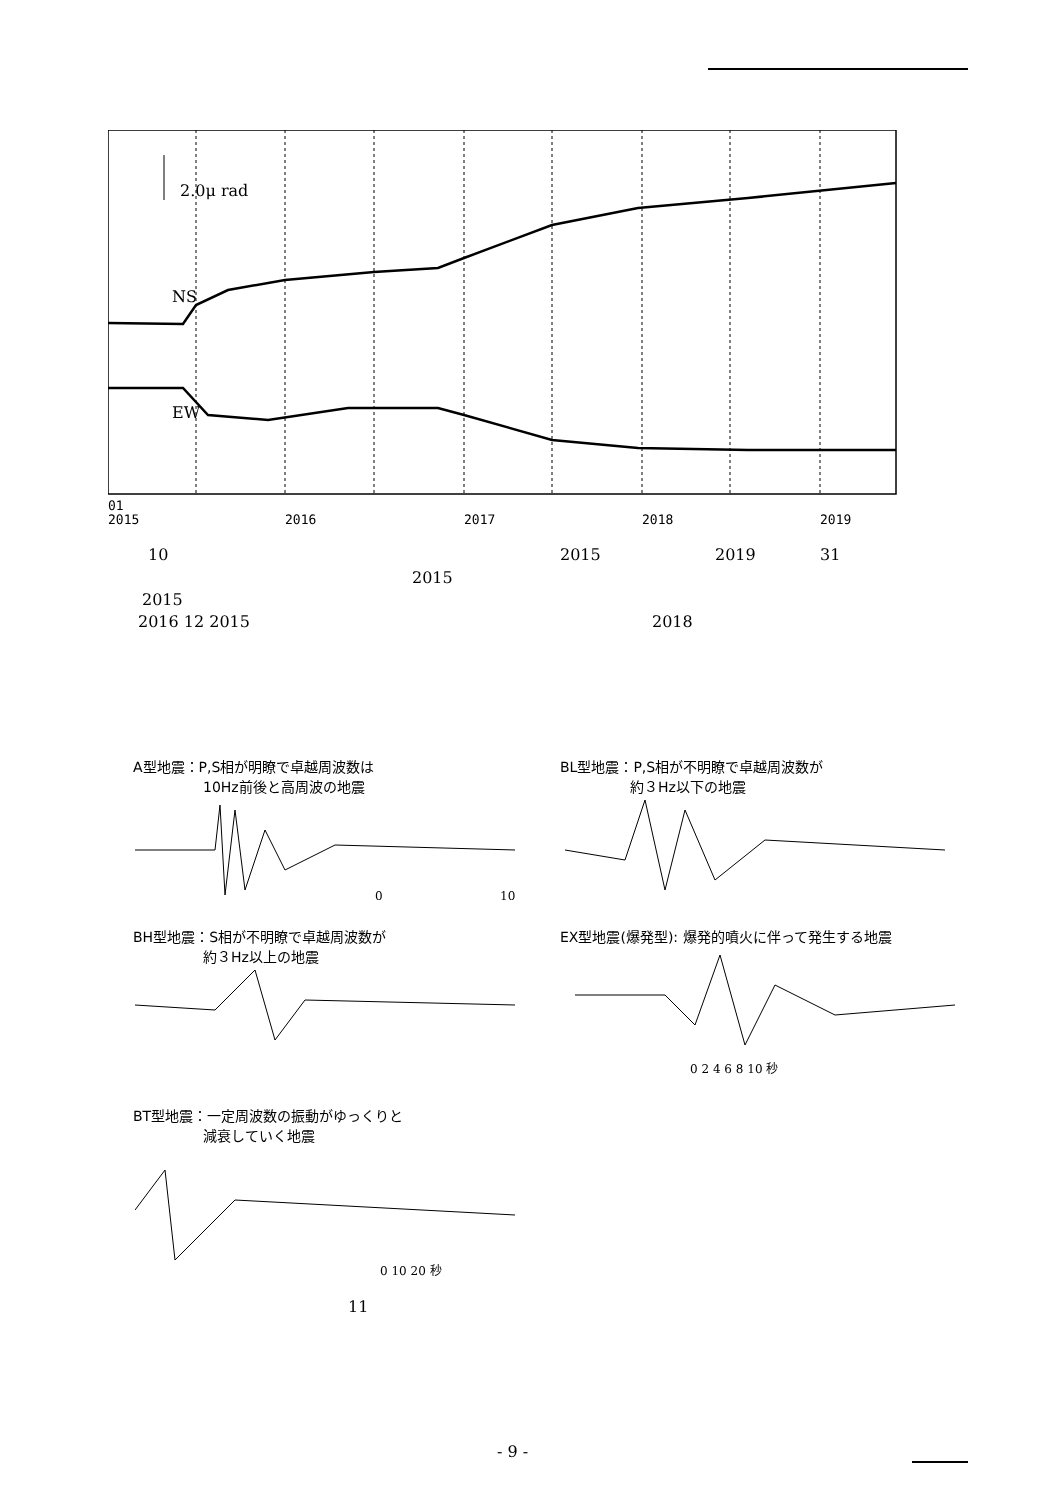2.0μ rad
NS
EW
01
2015
2016
2017
2018
2019
10 2015 2019 31
2015
2015
2016 12 2015 2018
A型地震：P,S相が明瞭で卓越周波数は
　　　　　10Hz前後と高周波の地震
BL型地震：P,S相が不明瞭で卓越周波数が
　　　　　約３Hz以下の地震
BH型地震：S相が不明瞭で卓越周波数が
　　　　　約３Hz以上の地震
EX型地震(爆発型): 爆発的噴火に伴って発生する地震
BT型地震：一定周波数の振動がゆっくりと
　　　　　減衰していく地震
0
10
0 2 4 6 8 10 秒
0 10 20 秒
11
- 9 -